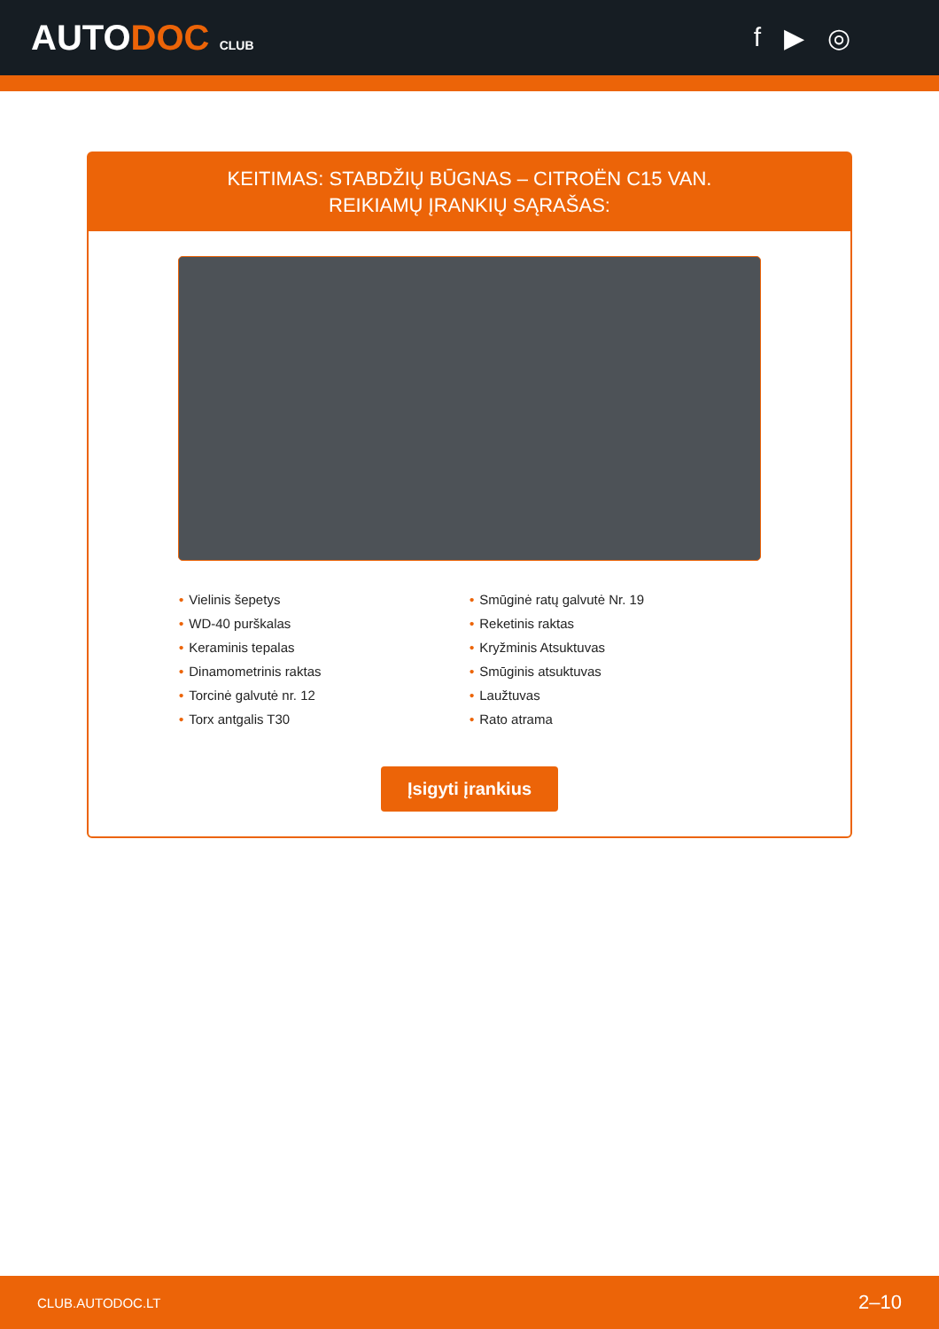AUTODOC CLUB
f ▶ ◎
KEITIMAS: STABDŽIŲ BŪGNAS – CITROËN C15 VAN.
REIKIAMŲ ĮRANKIŲ SĄRAŠAS:
• Vielinis šepetys
• WD-40 purškalas
• Keraminis tepalas
• Dinamometrinis raktas
• Torcinė galvutė nr. 12
• Torx antgalis T30
• Smūginė ratų galvutė Nr. 19
• Reketinis raktas
• Kryžminis Atsuktuvas
• Smūginis atsuktuvas
• Laužtuvas
• Rato atrama
Įsigyti įrankius
CLUB.AUTODOC.LT 2–10